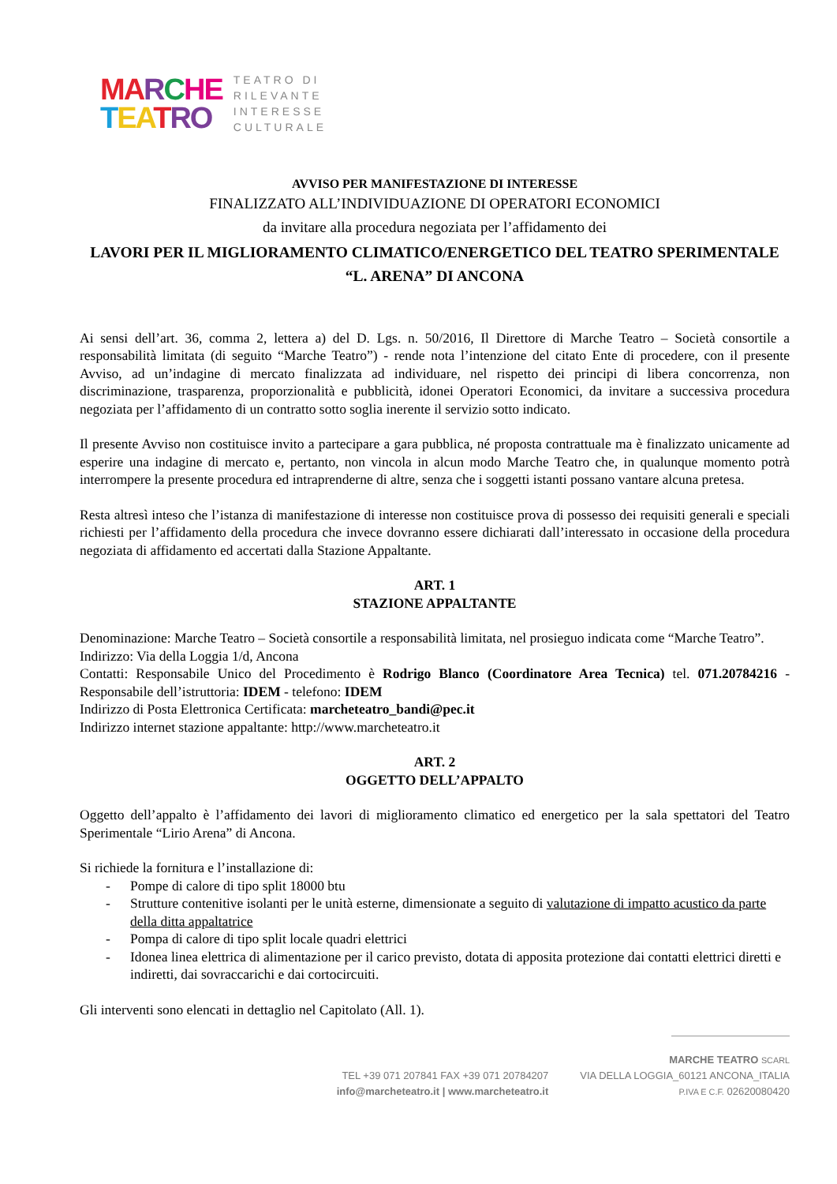MA RCHE
TEA TRO
TEATRO DI
RILEVANTE
INTERESSE
CULTURALE
AVVISO PER MANIFESTAZIONE DI INTERESSE
FINALIZZATO ALL’INDIVIDUAZIONE DI OPERATORI ECONOMICI
da invitare alla procedura negoziata per l’affidamento dei
LAVORI PER IL MIGLIORAMENTO CLIMATICO/ENERGETICO DEL TEATRO SPERIMENTALE “L. ARENA” DI ANCONA
Ai sensi dell’art. 36, comma 2, lettera a) del D. Lgs. n. 50/2016, Il Direttore di Marche Teatro – Società consortile a responsabilità limitata (di seguito “Marche Teatro”) - rende nota l’intenzione del citato Ente di procedere, con il presente Avviso, ad un’indagine di mercato finalizzata ad individuare, nel rispetto dei principi di libera concorrenza, non discriminazione, trasparenza, proporzionalità e pubblicità, idonei Operatori Economici, da invitare a successiva procedura negoziata per l’affidamento di un contratto sotto soglia inerente il servizio sotto indicato.
Il presente Avviso non costituisce invito a partecipare a gara pubblica, né proposta contrattuale ma è finalizzato unicamente ad esperire una indagine di mercato e, pertanto, non vincola in alcun modo Marche Teatro che, in qualunque momento potrà interrompere la presente procedura ed intraprenderne di altre, senza che i soggetti istanti possano vantare alcuna pretesa.
Resta altresì inteso che l’istanza di manifestazione di interesse non costituisce prova di possesso dei requisiti generali e speciali richiesti per l’affidamento della procedura che invece dovranno essere dichiarati dall’interessato in occasione della procedura negoziata di affidamento ed accertati dalla Stazione Appaltante.
ART. 1
STAZIONE APPALTANTE
Denominazione: Marche Teatro – Società consortile a responsabilità limitata, nel prosieguo indicata come “Marche Teatro”.
Indirizzo: Via della Loggia 1/d, Ancona
Contatti: Responsabile Unico del Procedimento è Rodrigo Blanco (Coordinatore Area Tecnica) tel. 071.20784216 - Responsabile dell’istruttoria: IDEM - telefono: IDEM
Indirizzo di Posta Elettronica Certificata: marcheteatro_bandi@pec.it
Indirizzo internet stazione appaltante: http://www.marcheteatro.it
ART. 2
OGGETTO DELL’APPALTO
Oggetto dell’appalto è l’affidamento dei lavori di miglioramento climatico ed energetico per la sala spettatori del Teatro Sperimentale “Lirio Arena” di Ancona.
Si richiede la fornitura e l’installazione di:
- Pompe di calore di tipo split 18000 btu
- Strutture contenitive isolanti per le unità esterne, dimensionate a seguito di valutazione di impatto acustico da parte della ditta appaltatrice
- Pompa di calore di tipo split locale quadri elettrici
- Idonea linea elettrica di alimentazione per il carico previsto, dotata di apposita protezione dai contatti elettrici diretti e indiretti, dai sovraccarichi e dai cortocircuiti.
Gli interventi sono elencati in dettaglio nel Capitolato (All. 1).
TEL +39 071 207841 FAX +39 071 20784207
info@marcheteatro.it | www.marcheteatro.it
MARCHE TEATRO SCARL
VIA DELLA LOGGIA_60121 ANCONA_ITALIA
P.IVA E C.F. 02620080420